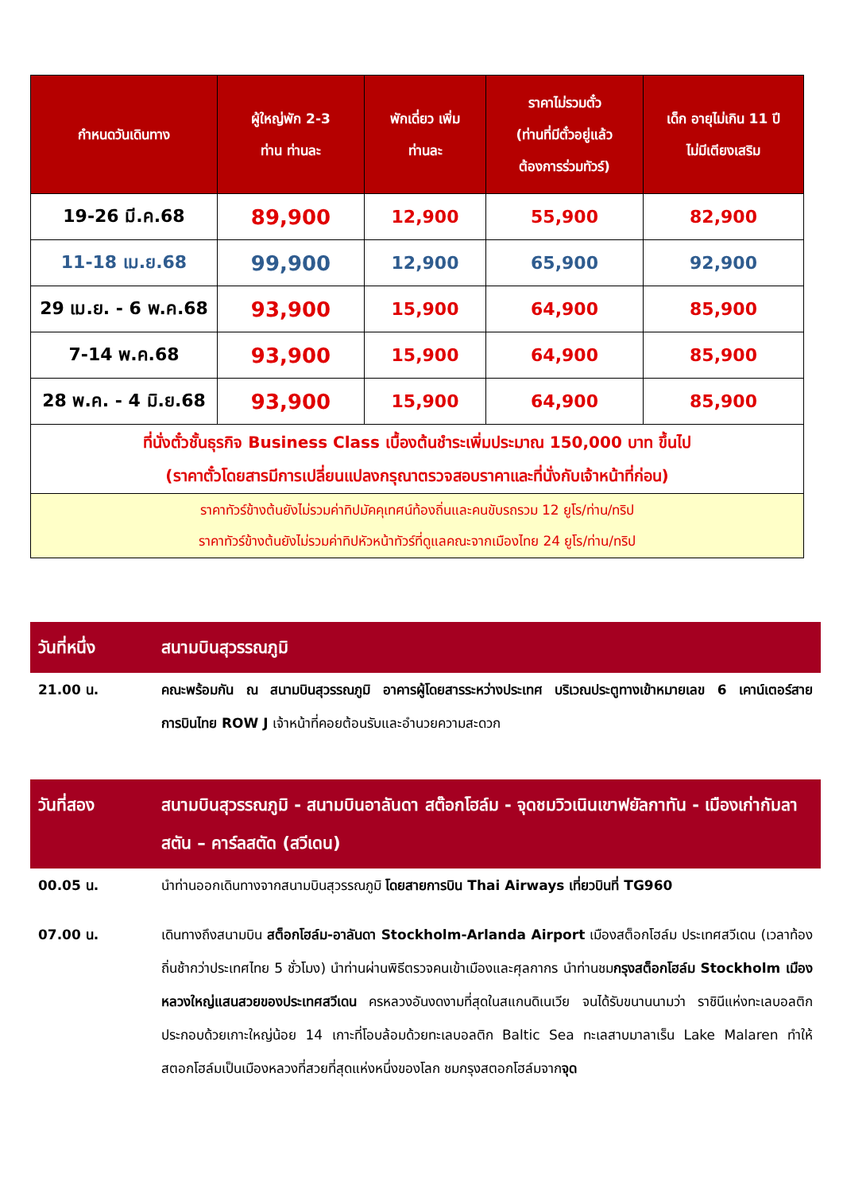| กำหนดวันเดินทาง | ผู้ใหญ่พัก 2-3 ท่าน ท่านละ | พักเดี่ยว เพิ่ม ท่านละ | ราคาไม่รวมตั๋ว (ท่านที่มีตั๋วอยู่แล้ว ต้องการร่วมทัวร์) | เด็ก อายุไม่เกิน 11 ปี ไม่มีเตียงเสริม |
| --- | --- | --- | --- | --- |
| 19-26 มี.ค.68 | 89,900 | 12,900 | 55,900 | 82,900 |
| 11-18 เม.ย.68 | 99,900 | 12,900 | 65,900 | 92,900 |
| 29 เม.ย. - 6 พ.ค.68 | 93,900 | 15,900 | 64,900 | 85,900 |
| 7-14 พ.ค.68 | 93,900 | 15,900 | 64,900 | 85,900 |
| 28 พ.ค. - 4 มิ.ย.68 | 93,900 | 15,900 | 64,900 | 85,900 |
| ที่นั่งตั๋วชั้นธุรกิจ Business Class เบื้องต้นชำระเพิ่มประมาณ 150,000 บาท ขึ้นไป (ราคาตั๋วโดยสารมีการเปลี่ยนแปลงกรุณาตรวจสอบราคาและที่นั่งกับเจ้าหน้าที่ก่อน) | | | | |
| ราคาทัวร์ข้างต้นยังไม่รวมค่าทิปมัคคุเทศน์ท้องถิ่นและคนขับรถรวม 12 ยูโร/ท่าน/ทริป ราคาทัวร์ข้างต้นยังไม่รวมค่าทิปหัวหน้าทัวร์ที่ดูแลคณะจากเมืองไทย 24 ยูโร/ท่าน/ทริป | | | | |
วันที่หนึ่ง สนามบินสุวรรณภูมิ
21.00 น. คณะพร้อมกัน ณ สนามบินสุวรรณภูมิ อาคารผู้โดยสารระหว่างประเทศ บริเวณประตูทางเข้าหมายเลข 6 เคาน์เตอร์สายการบินไทย ROW J เจ้าหน้าที่คอยต้อนรับและอำนวยความสะดวก
วันที่สอง สนามบินสุวรรณภูมิ - สนามบินอาลันดา สต๊อกโฮล์ม - จุดชมวิวเนินเขาฟยัลกาทัน - เมืองเก่ากัมลาสตัน – คาร์ลสตัด (สวีเดน)
00.05 น. นำท่านออกเดินทางจากสนามบินสุวรรณภูมิ โดยสายการบิน Thai Airways เที่ยวบินที่ TG960
07.00 น. เดินทางถึงสนามบิน สต็อกโฮล์ม-อาลันดา Stockholm-Arlanda Airport เมืองสต็อกโฮล์ม ประเทศสวีเดน (เวลาท้องถิ่นช้ากว่าประเทศไทย 5 ชั่วโมง) นำท่านผ่านพิธีตรวจคนเข้าเมืองและศุลกากร นำท่านชมกรุงสต็อกโฮล์ม Stockholm เมืองหลวงใหญ่แสนสวยของประเทศสวีเดน ครหลวงอันงดงามที่สุดในสแกนดิเนเวีย จนได้รับขนานนามว่า ราชินีแห่งทะเลบอลติก ประกอบด้วยเกาะใหญ่น้อย 14 เกาะที่โอบล้อมด้วยทะเลบอลติก Baltic Sea ทะเลสาบมาลาเร็น Lake Malaren ทำให้สตอกโฮล์มเป็นเมืองหลวงที่สวยที่สุดแห่งหนึ่งของโลก ชมกรุงสตอกโฮล์มจากจุด